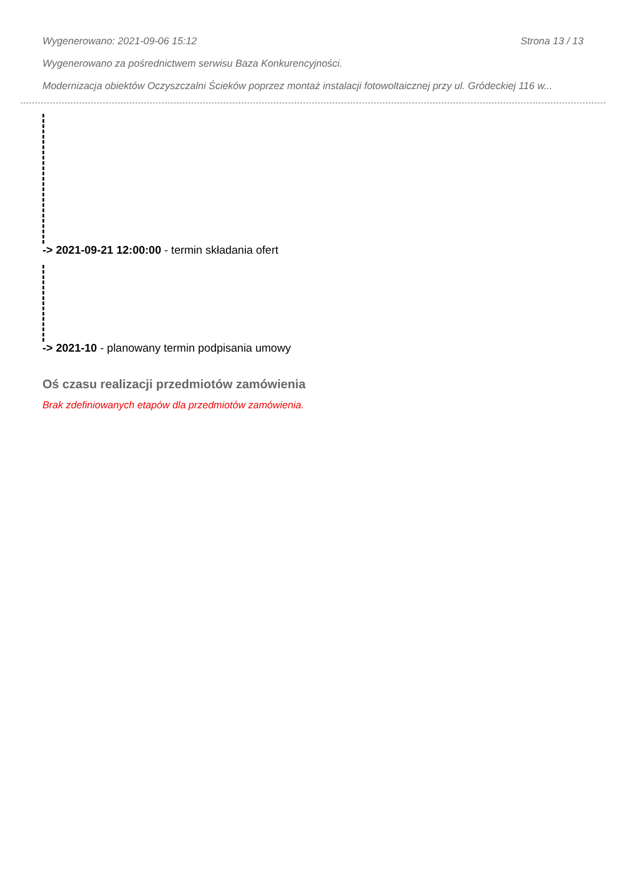Wygenerowano: 2021-09-06 15:12 Strona 13 / 13
Wygenerowano za pośrednictwem serwisu Baza Konkurencyjności.
Modernizacja obiektów Oczyszczalni Ścieków poprzez montaż instalacji fotowoltaicznej przy ul. Gródeckiej 116 w...
-> 2021-09-21 12:00:00 - termin składania ofert
-> 2021-10 - planowany termin podpisania umowy
Oś czasu realizacji przedmiotów zamówienia
Brak zdefiniowanych etapów dla przedmiotów zamówienia.